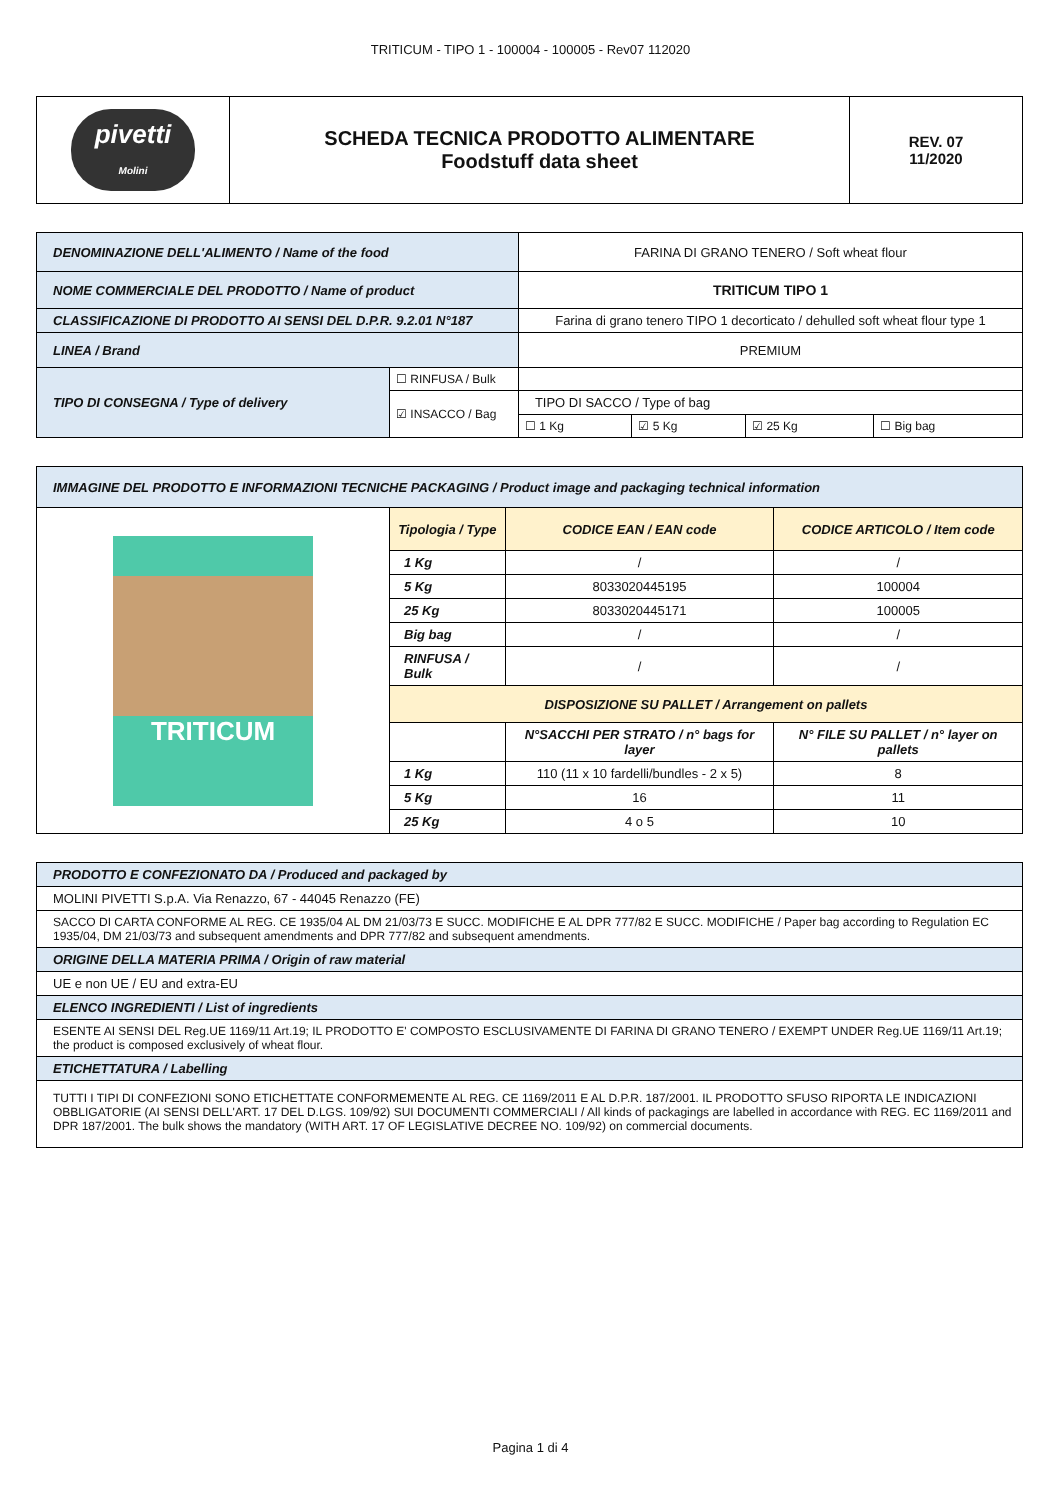TRITICUM - TIPO 1 - 100004 - 100005 - Rev07 112020
| pivetti Molini | SCHEDA TECNICA PRODOTTO ALIMENTARE Foodstuff data sheet | REV. 07 11/2020 |
| DENOMINAZIONE DELL'ALIMENTO / Name of the food | | FARINA DI GRANO TENERO / Soft wheat flour | | | |
| NOME COMMERCIALE DEL PRODOTTO / Name of product | | TRITICUM TIPO 1 | | | |
| CLASSIFICAZIONE DI PRODOTTO AI SENSI DEL D.P.R. 9.2.01 N°187 | | Farina di grano tenero TIPO 1 decorticato / dehulled soft wheat flour type 1 | | | |
| LINEA / Brand | | PREMIUM | | | |
| TIPO DI CONSEGNA / Type of delivery | ☐ RINFUSA / Bulk | | | | |
| | ☑ INSACCO / Bag | TIPO DI SACCO / Type of bag | | | |
| | | ☐ 1 Kg | ☑ 5 Kg | ☑ 25 Kg | ☐ Big bag |
| IMMAGINE DEL PRODOTTO E INFORMAZIONI TECNICHE PACKAGING / Product image and packaging technical information | | | |
| TRITICUM | Tipologia / Type | CODICE EAN / EAN code | CODICE ARTICOLO / Item code |
| | 1 Kg | / | / |
| | 5 Kg | 8033020445195 | 100004 |
| | 25 Kg | 8033020445171 | 100005 |
| | Big bag | / | / |
| | RINFUSA / Bulk | / | / |
| | DISPOSIZIONE SU PALLET / Arrangement on pallets | | |
| | | N°SACCHI PER STRATO / n° bags for layer | N° FILE SU PALLET / n° layer on pallets |
| | 1 Kg | 110 (11 x 10 fardelli/bundles - 2 x 5) | 8 |
| | 5 Kg | 16 | 11 |
| | 25 Kg | 4 o 5 | 10 |
| PRODOTTO E CONFEZIONATO DA / Produced and packaged by |
| MOLINI PIVETTI S.p.A. Via Renazzo, 67 - 44045 Renazzo (FE) |
| SACCO DI CARTA CONFORME AL REG. CE 1935/04 AL DM 21/03/73 E SUCC. MODIFICHE E AL DPR 777/82 E SUCC. MODIFICHE / Paper bag according to Regulation EC 1935/04, DM 21/03/73 and subsequent amendments and DPR 777/82 and subsequent amendments. |
| ORIGINE DELLA MATERIA PRIMA / Origin of raw material |
| UE e non UE / EU and extra-EU |
| ELENCO INGREDIENTI / List of ingredients |
| ESENTE AI SENSI DEL Reg.UE 1169/11 Art.19; IL PRODOTTO E' COMPOSTO ESCLUSIVAMENTE DI FARINA DI GRANO TENERO / EXEMPT UNDER Reg.UE 1169/11 Art.19; the product is composed exclusively of wheat flour. |
| ETICHETTATURA / Labelling |
| TUTTI I TIPI DI CONFEZIONI SONO ETICHETTATE CONFORMEMENTE AL REG. CE 1169/2011 E AL D.P.R. 187/2001. IL PRODOTTO SFUSO RIPORTA LE INDICAZIONI OBBLIGATORIE (AI SENSI DELL'ART. 17 DEL D.LGS. 109/92) SUI DOCUMENTI COMMERCIALI / All kinds of packagings are labelled in accordance with REG. EC 1169/2011 and DPR 187/2001. The bulk shows the mandatory (WITH ART. 17 OF LEGISLATIVE DECREE NO. 109/92) on commercial documents. |
Pagina 1 di 4